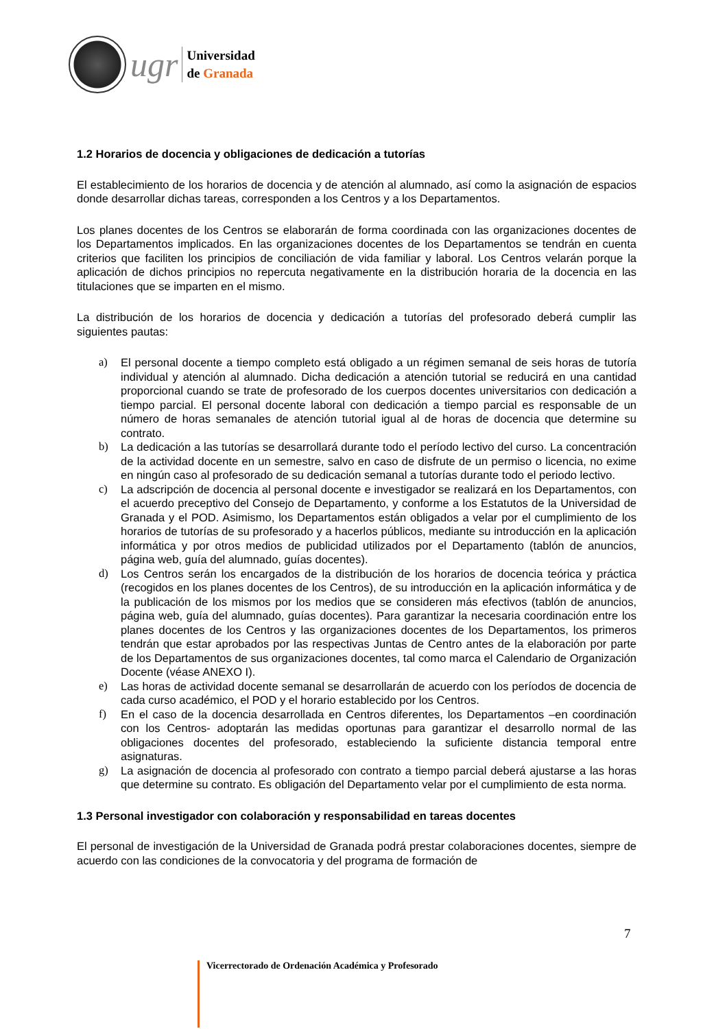ugr
Universidad
de Granada
1.2 Horarios de docencia y obligaciones de dedicación a tutorías
El establecimiento de los horarios de docencia y de atención al alumnado, así como la asignación de espacios donde desarrollar dichas tareas, corresponden a los Centros y a los Departamentos.
Los planes docentes de los Centros se elaborarán de forma coordinada con las organizaciones docentes de los Departamentos implicados. En las organizaciones docentes de los Departamentos se tendrán en cuenta criterios que faciliten los principios de conciliación de vida familiar y laboral. Los Centros velarán porque la aplicación de dichos principios no repercuta negativamente en la distribución horaria de la docencia en las titulaciones que se imparten en el mismo.
La distribución de los horarios de docencia y dedicación a tutorías del profesorado deberá cumplir las siguientes pautas:
a) El personal docente a tiempo completo está obligado a un régimen semanal de seis horas de tutoría individual y atención al alumnado. Dicha dedicación a atención tutorial se reducirá en una cantidad proporcional cuando se trate de profesorado de los cuerpos docentes universitarios con dedicación a tiempo parcial. El personal docente laboral con dedicación a tiempo parcial es responsable de un número de horas semanales de atención tutorial igual al de horas de docencia que determine su contrato.
b) La dedicación a las tutorías se desarrollará durante todo el período lectivo del curso. La concentración de la actividad docente en un semestre, salvo en caso de disfrute de un permiso o licencia, no exime en ningún caso al profesorado de su dedicación semanal a tutorías durante todo el periodo lectivo.
c) La adscripción de docencia al personal docente e investigador se realizará en los Departamentos, con el acuerdo preceptivo del Consejo de Departamento, y conforme a los Estatutos de la Universidad de Granada y el POD. Asimismo, los Departamentos están obligados a velar por el cumplimiento de los horarios de tutorías de su profesorado y a hacerlos públicos, mediante su introducción en la aplicación informática y por otros medios de publicidad utilizados por el Departamento (tablón de anuncios, página web, guía del alumnado, guías docentes).
d) Los Centros serán los encargados de la distribución de los horarios de docencia teórica y práctica (recogidos en los planes docentes de los Centros), de su introducción en la aplicación informática y de la publicación de los mismos por los medios que se consideren más efectivos (tablón de anuncios, página web, guía del alumnado, guías docentes). Para garantizar la necesaria coordinación entre los planes docentes de los Centros y las organizaciones docentes de los Departamentos, los primeros tendrán que estar aprobados por las respectivas Juntas de Centro antes de la elaboración por parte de los Departamentos de sus organizaciones docentes, tal como marca el Calendario de Organización Docente (véase ANEXO I).
e) Las horas de actividad docente semanal se desarrollarán de acuerdo con los períodos de docencia de cada curso académico, el POD y el horario establecido por los Centros.
f) En el caso de la docencia desarrollada en Centros diferentes, los Departamentos –en coordinación con los Centros- adoptarán las medidas oportunas para garantizar el desarrollo normal de las obligaciones docentes del profesorado, estableciendo la suficiente distancia temporal entre asignaturas.
g) La asignación de docencia al profesorado con contrato a tiempo parcial deberá ajustarse a las horas que determine su contrato. Es obligación del Departamento velar por el cumplimiento de esta norma.
1.3 Personal investigador con colaboración y responsabilidad en tareas docentes
El personal de investigación de la Universidad de Granada podrá prestar colaboraciones docentes, siempre de acuerdo con las condiciones de la convocatoria y del programa de formación de
7
Vicerrectorado de Ordenación Académica y Profesorado